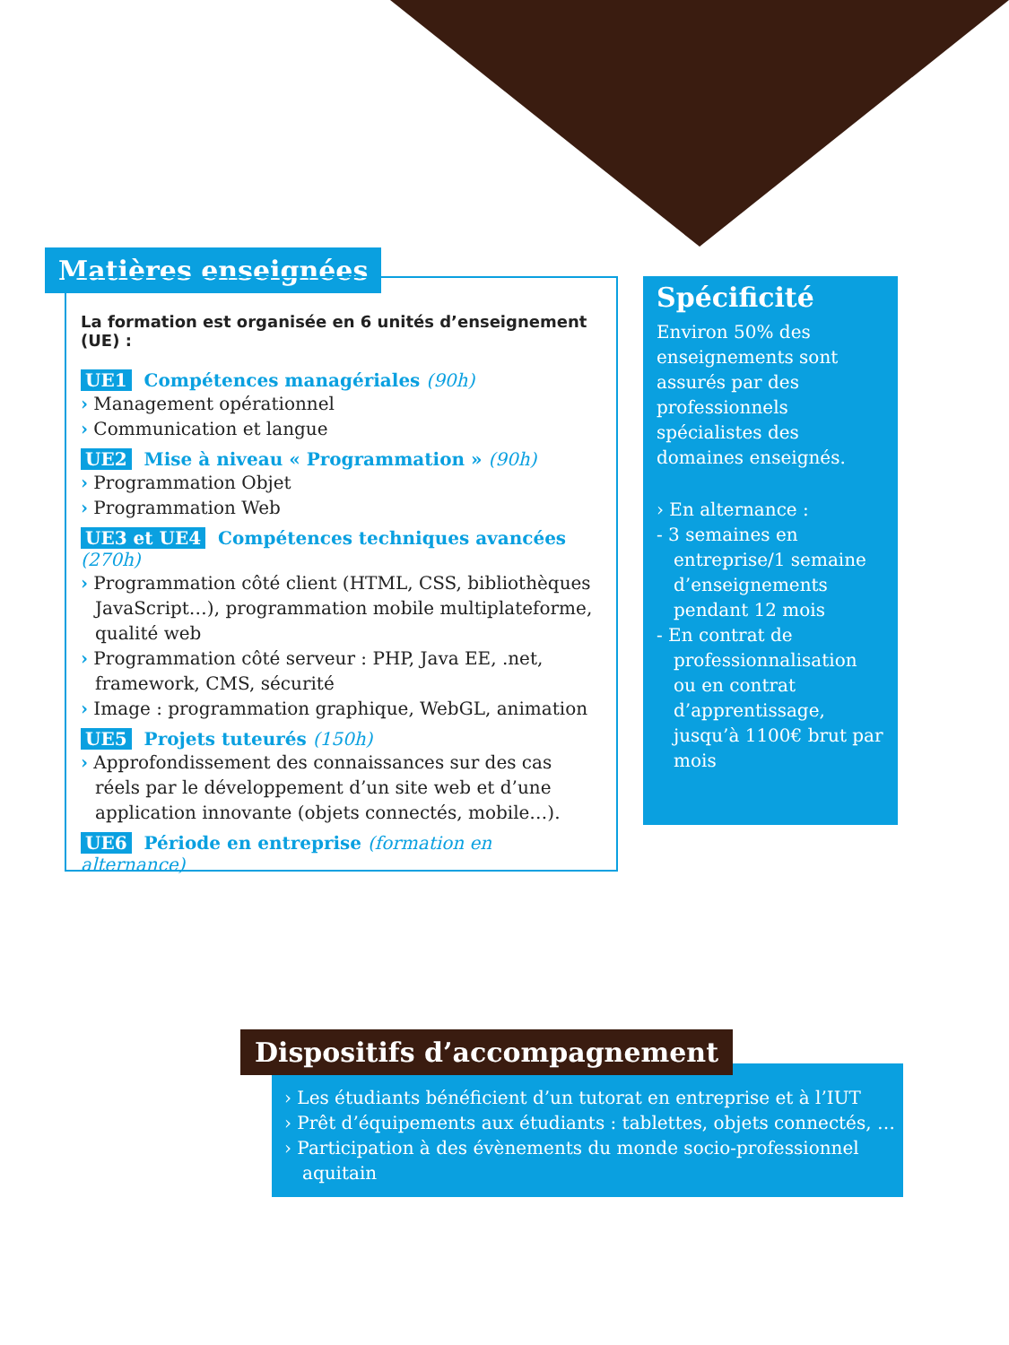Matières enseignées
La formation est organisée en 6 unités d’enseignement (UE) :
UE1 Compétences managériales (90h)
› Management opérationnel
› Communication et langue
UE2 Mise à niveau « Programmation » (90h)
› Programmation Objet
› Programmation Web
UE3 et UE4 Compétences techniques avancées (270h)
› Programmation côté client (HTML, CSS, bibliothèques JavaScript…), programmation mobile multiplateforme, qualité web
› Programmation côté serveur : PHP, Java EE, .net, framework, CMS, sécurité
› Image : programmation graphique, WebGL, animation
UE5 Projets tuteurés (150h)
› Approfondissement des connaissances sur des cas réels par le développement d’un site web et d’une application innovante (objets connectés, mobile…).
UE6 Période en entreprise (formation en alternance)
Spécificité
Environ 50% des enseignements sont assurés par des professionnels spécialistes des domaines enseignés.
› En alternance :
- 3 semaines en entreprise/1 semaine d’enseignements pendant 12 mois
- En contrat de professionnalisation ou en contrat d’apprentissage, jusqu’à 1100€ brut par mois
Dispositifs d’accompagnement
› Les étudiants bénéficient d’un tutorat en entreprise et à l’IUT
› Prêt d’équipements aux étudiants : tablettes, objets connectés, …
› Participation à des évènements du monde socio-professionnel aquitain